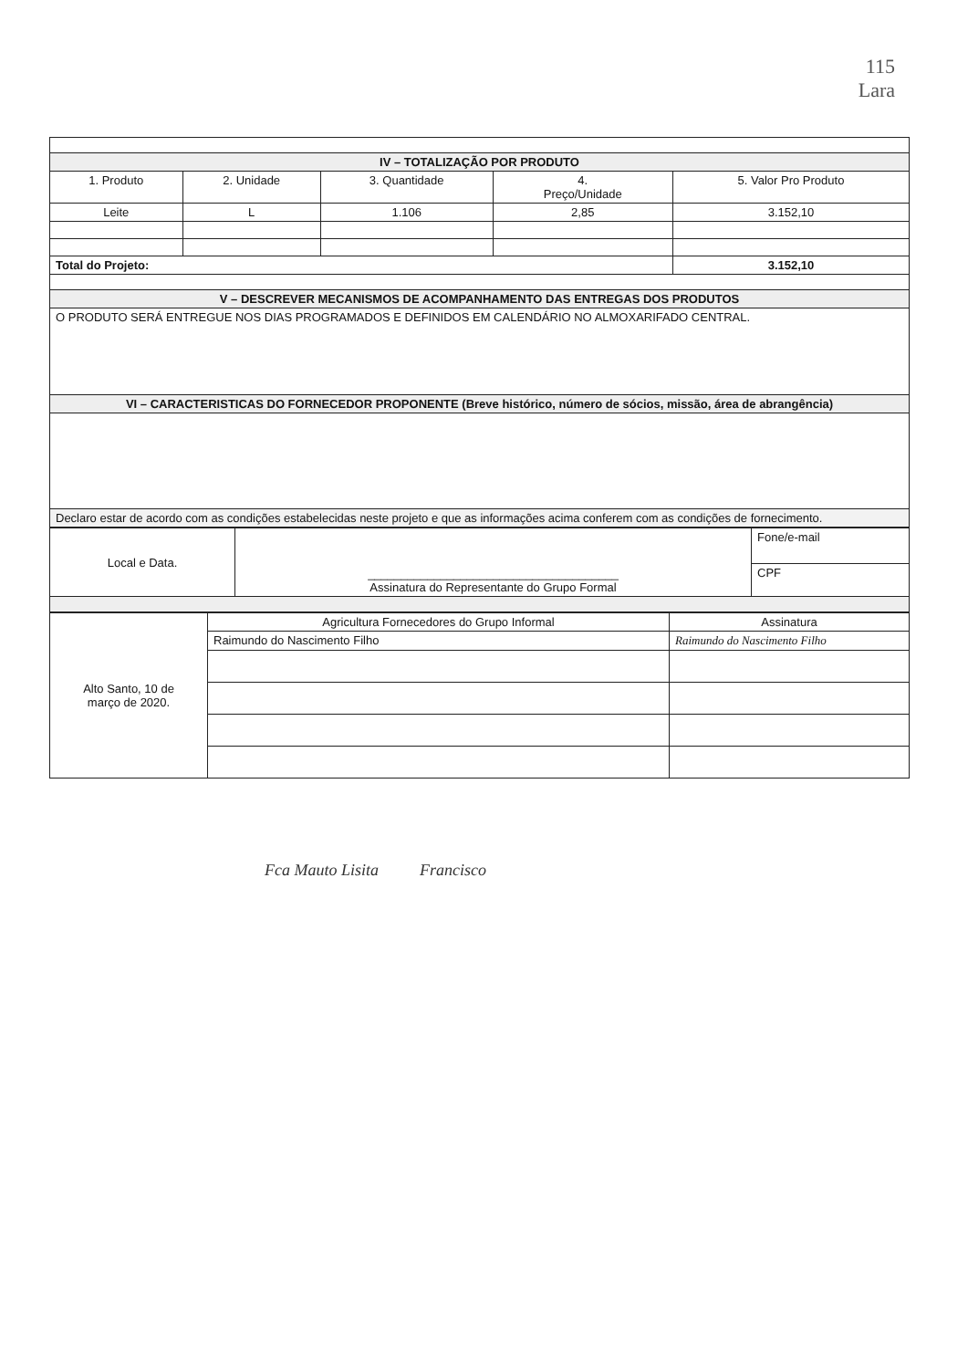115
Lara
| IV – TOTALIZAÇÃO POR PRODUTO | | | | |
| 1. Produto | 2. Unidade | 3. Quantidade | 4. Preço/Unidade | 5. Valor Pro Produto |
| Leite | L | 1.106 | 2,85 | 3.152,10 |
| Total do Projeto: | | | | 3.152,10 |
| V – DESCREVER MECANISMOS DE ACOMPANHAMENTO DAS ENTREGAS DOS PRODUTOS | | | | |
| O PRODUTO SERÁ ENTREGUE NOS DIAS PROGRAMADOS E DEFINIDOS EM CALENDÁRIO NO ALMOXARIFADO CENTRAL. | | | | |
| VI – CARACTERISTICAS DO FORNECEDOR PROPONENTE (Breve histórico, número de sócios, missão, área de abrangência) | | | | |
| Declaro estar de acordo com as condições estabelecidas neste projeto e que as informações acima conferem com as condições de fornecimento. | | | | |
| Local e Data. | ______________________________________ Assinatura do Representante do Grupo Formal | Fone/e-mail |
| | | CPF |
| Alto Santo, 10 de março de 2020. | Agricultura Fornecedores do Grupo Informal | Assinatura |
| | Raimundo do Nascimento Filho | Raimundo do Nascimento Filho |
Fca Mauto Lisita Francisco